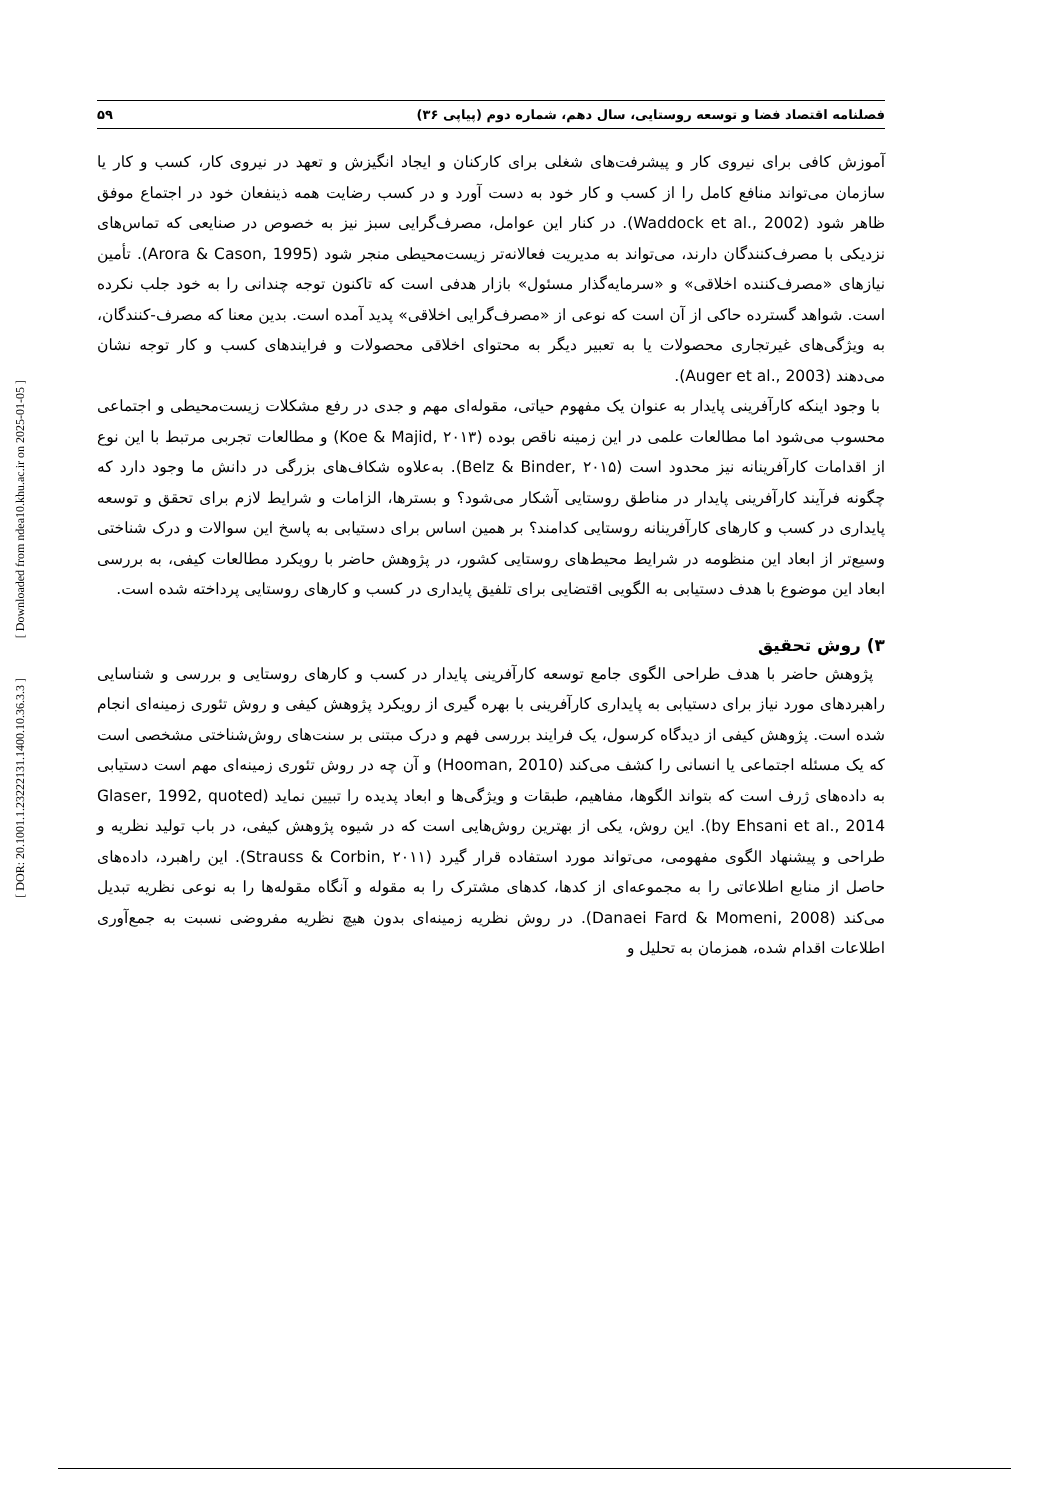[ Downloaded from ndea10.khu.ac.ir on 2025-01-05 ]
[ DOR: 20.1001.1.23222131.1400.10.36.3.3 ]
فصلنامه اقتصاد فضا و توسعه روستایی، سال دهم، شماره دوم (پیاپی ۳۶) ۵۹
آموزش کافی برای نیروی کار و پیشرفت‌های شغلی برای کارکنان و ایجاد انگیزش و تعهد در نیروی کار، کسب و کار یا سازمان می‌تواند منافع کامل را از کسب و کار خود به دست آورد و در کسب رضایت همه ذینفعان خود در اجتماع موفق ظاهر شود (Waddock et al., 2002). در کنار این عوامل، مصرف‌گرایی سبز نیز به خصوص در صنایعی که تماس‌های نزدیکی با مصرف‌کنندگان دارند، می‌تواند به مدیریت فعالانه‌تر زیست‌محیطی منجر شود (Arora & Cason, 1995). تأمین نیازهای «مصرف‌کننده اخلاقی» و «سرمایه‌گذار مسئول» بازار هدفی است که تاکنون توجه چندانی را به خود جلب نکرده است. شواهد گسترده حاکی از آن است که نوعی از «مصرف‌گرایی اخلاقی» پدید آمده است. بدین معنا که مصرف-کنندگان، به ویژگی‌های غیرتجاری محصولات یا به تعبیر دیگر به محتوای اخلاقی محصولات و فرایندهای کسب و کار توجه نشان می‌دهند (Auger et al., 2003).
با وجود اینکه کارآفرینی پایدار به عنوان یک مفهوم حیاتی، مقوله‌ای مهم و جدی در رفع مشکلات زیست‌محیطی و اجتماعی محسوب می‌شود اما مطالعات علمی در این زمینه ناقص بوده (Koe & Majid, ۲۰۱۳) و مطالعات تجربی مرتبط با این نوع از اقدامات کارآفرینانه نیز محدود است (Belz & Binder, ۲۰۱۵). به‌علاوه شکاف‌های بزرگی در دانش ما وجود دارد که چگونه فرآیند کارآفرینی پایدار در مناطق روستایی آشکار می‌شود؟ و بسترها، الزامات و شرایط لازم برای تحقق و توسعه پایداری در کسب و کارهای کارآفرینانه روستایی کدامند؟ بر همین اساس برای دستیابی به پاسخ این سوالات و درک شناختی وسیع‌تر از ابعاد این منظومه در شرایط محیط‌های روستایی کشور، در پژوهش حاضر با رویکرد مطالعات کیفی، به بررسی ابعاد این موضوع با هدف دستیابی به الگویی اقتضایی برای تلفیق پایداری در کسب و کارهای روستایی پرداخته شده است.
۳) روش تحقیق
پژوهش حاضر با هدف طراحی الگوی جامع توسعه کارآفرینی پایدار در کسب و کارهای روستایی و بررسی و شناسایی راهبردهای مورد نیاز برای دستیابی به پایداری کارآفرینی با بهره گیری از رویکرد پژوهش کیفی و روش تئوری زمینه‌ای انجام شده است. پژوهش کیفی از دیدگاه کرسول، یک فرایند بررسی فهم و درک مبتنی بر سنت‌های روش‌شناختی مشخصی است که یک مسئله اجتماعی یا انسانی را کشف می‌کند (Hooman, 2010) و آن چه در روش تئوری زمینه‌ای مهم است دستیابی به داده‌های ژرف است که بتواند الگوها، مفاهیم، طبقات و ویژگی‌ها و ابعاد پدیده را تبیین نماید (Glaser, 1992, quoted by Ehsani et al., 2014). این روش، یکی از بهترین روش‌هایی است که در شیوه پژوهش کیفی، در باب تولید نظریه و طراحی و پیشنهاد الگوی مفهومی، می‌تواند مورد استفاده قرار گیرد (Strauss & Corbin, ۲۰۱۱). این راهبرد، داده‌های حاصل از منابع اطلاعاتی را به مجموعه‌ای از کدها، کدهای مشترک را به مقوله و آنگاه مقوله‌ها را به نوعی نظریه تبدیل می‌کند (Danaei Fard & Momeni, 2008). در روش نظریه زمینه‌ای بدون هیچ نظریه مفروضی نسبت به جمع‌آوری اطلاعات اقدام شده، همزمان به تحلیل و